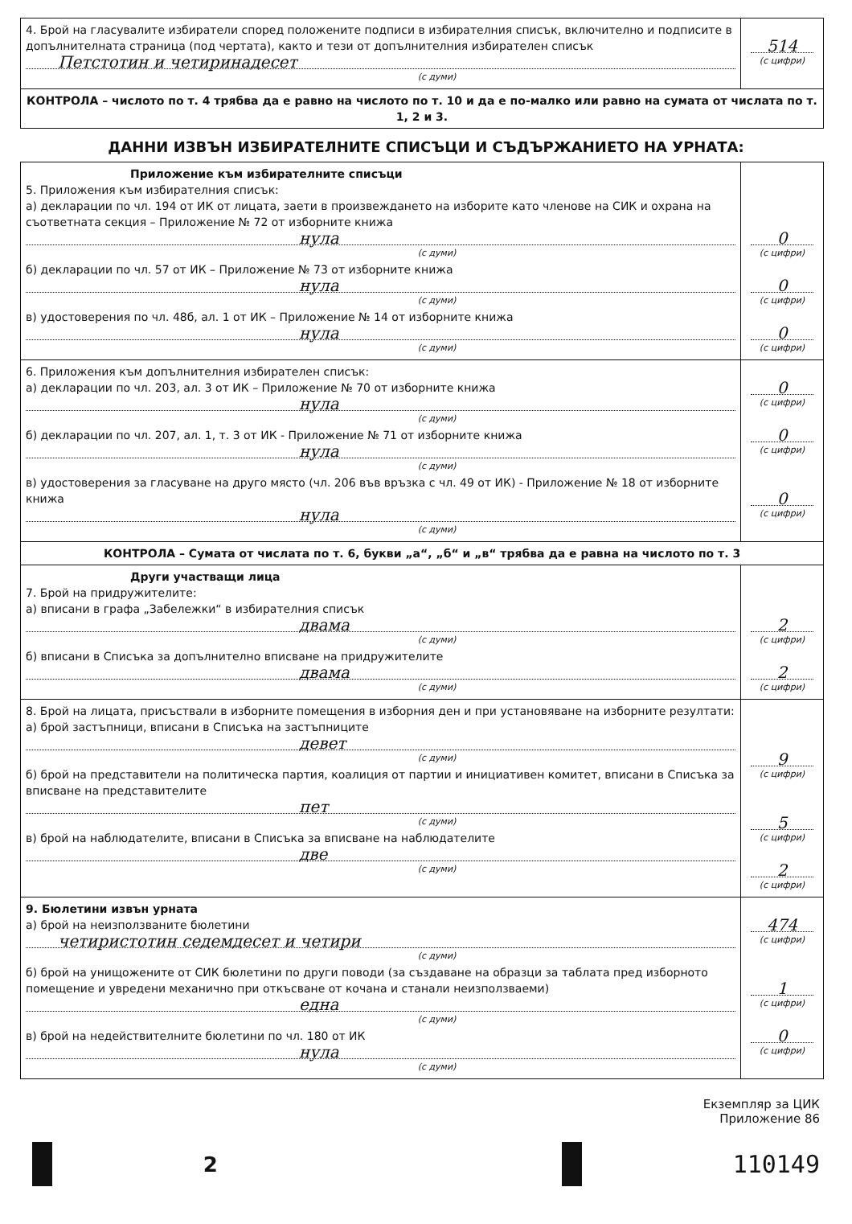| 4. Брой на гласувалите избиратели според положените подписи в избирателния списък, включително и подписите в допълнителната страница (под чертата), както и тези от допълнителния избирателен списък Петстотин и четиринадесет (с думи) | 514 (с цифри) |
| КОНТРОЛА – числото по т. 4 трябва да е равно на числото по т. 10 и да е по-малко или равно на сумата от числата по т. 1, 2 и 3. | |
ДАННИ ИЗВЪН ИЗБИРАТЕЛНИТЕ СПИСЪЦИ И СЪДЪРЖАНИЕТО НА УРНАТА:
| Приложение към избирателните списъци 5. Приложения към избирателния списък: а) декларации по чл. 194 от ИК от лицата, заети в произвеждането на изборите като членове на СИК и охрана на съответната секция – Приложение № 72 от изборните книжа нула (с думи) б) декларации по чл. 57 от ИК – Приложение № 73 от изборните книжа нула (с думи) в) удостоверения по чл. 48б, ал. 1 от ИК – Приложение № 14 от изборните книжа нула (с думи) | 0 (с цифри) 0 (с цифри) 0 (с цифри) |
| 6. Приложения към допълнителния избирателен списък: а) декларации по чл. 203, ал. 3 от ИК – Приложение № 70 от изборните книжа нула (с думи) б) декларации по чл. 207, ал. 1, т. 3 от ИК - Приложение № 71 от изборните книжа нула (с думи) в) удостоверения за гласуване на друго място (чл. 206 във връзка с чл. 49 от ИК) - Приложение № 18 от изборните книжа нула (с думи) | 0 (с цифри) 0 (с цифри) 0 (с цифри) |
| КОНТРОЛА – Сумата от числата по т. 6, букви „а“, „б“ и „в“ трябва да е равна на числото по т. 3 | |
| Други участващи лица 7. Брой на придружителите: а) вписани в графа „Забележки“ в избирателния списък двама (с думи) б) вписани в Списъка за допълнително вписване на придружителите двама (с думи) | 2 (с цифри) 2 (с цифри) |
| 8. Брой на лицата, присъствали в изборните помещения в изборния ден и при установяване на изборните резултати: а) брой застъпници, вписани в Списъка на застъпниците девет (с думи) б) брой на представители на политическа партия, коалиция от партии и инициативен комитет, вписани в Списъка за вписване на представителите пет (с думи) в) брой на наблюдателите, вписани в Списъка за вписване на наблюдателите две (с думи) | 9 (с цифри) 5 (с цифри) 2 (с цифри) |
| 9. Бюлетини извън урната а) брой на неизползваните бюлетини четиристотин седемдесет и четири (с думи) б) брой на унищожените от СИК бюлетини по други поводи (за създаване на образци за таблата пред изборното помещение и увредени механично при откъсване от кочана и станали неизползваеми) една (с думи) в) брой на недействителните бюлетини по чл. 180 от ИК нула (с думи) | 474 (с цифри) 1 (с цифри) 0 (с цифри) |
Екземпляр за ЦИК
Приложение 86
2
110149